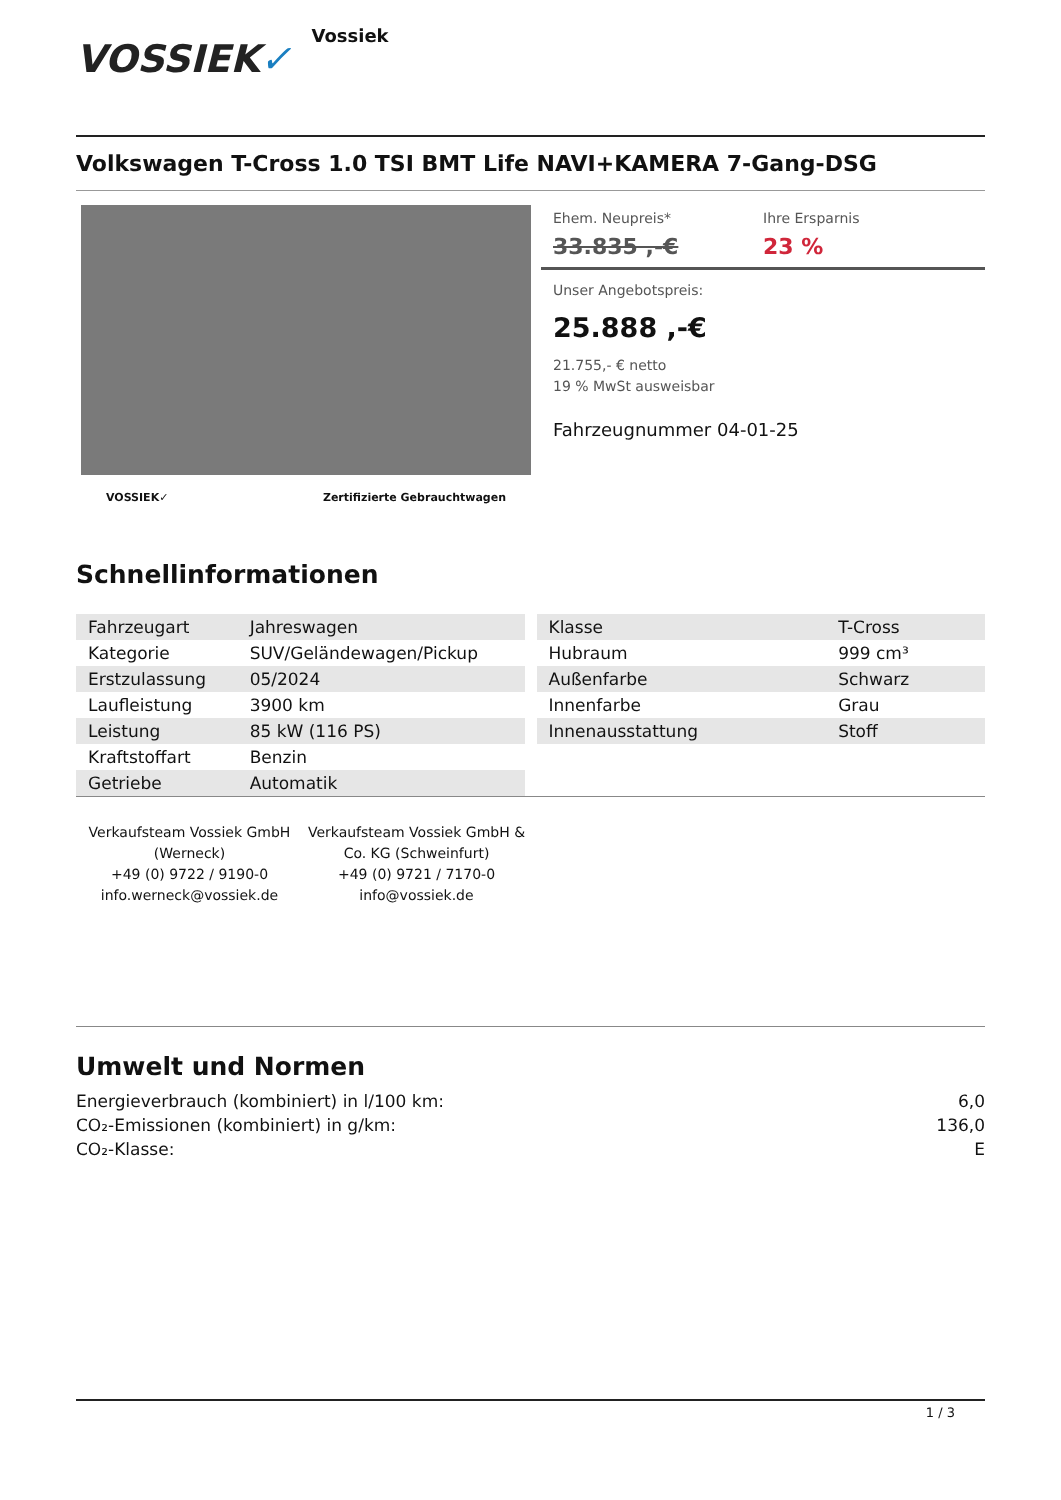VOSSIEK✓
Vossiek
Volkswagen T-Cross 1.0 TSI BMT Life NAVI+KAMERA 7-Gang-DSG
VOSSIEK✓ Zertifizierte Gebrauchtwagen
Ehem. Neupreis*
33.835 ,-€
Ihre Ersparnis
23 %
Unser Angebotspreis:
25.888 ,-€
21.755,- € netto
19 % MwSt ausweisbar
Fahrzeugnummer 04-01-25
Schnellinformationen
| Fahrzeugart | Jahreswagen |
| Kategorie | SUV/Geländewagen/Pickup |
| Erstzulassung | 05/2024 |
| Laufleistung | 3900 km |
| Leistung | 85 kW (116 PS) |
| Kraftstoffart | Benzin |
| Getriebe | Automatik |
| Klasse | T-Cross |
| Hubraum | 999 cm³ |
| Außenfarbe | Schwarz |
| Innenfarbe | Grau |
| Innenausstattung | Stoff |
Verkaufsteam Vossiek GmbH (Werneck)
+49 (0) 9722 / 9190-0
info.werneck@vossiek.de
Verkaufsteam Vossiek GmbH & Co. KG (Schweinfurt)
+49 (0) 9721 / 7170-0
info@vossiek.de
Umwelt und Normen
Energieverbrauch (kombiniert) in l/100 km: 6,0
CO₂-Emissionen (kombiniert) in g/km: 136,0
CO₂-Klasse: E
1 / 3